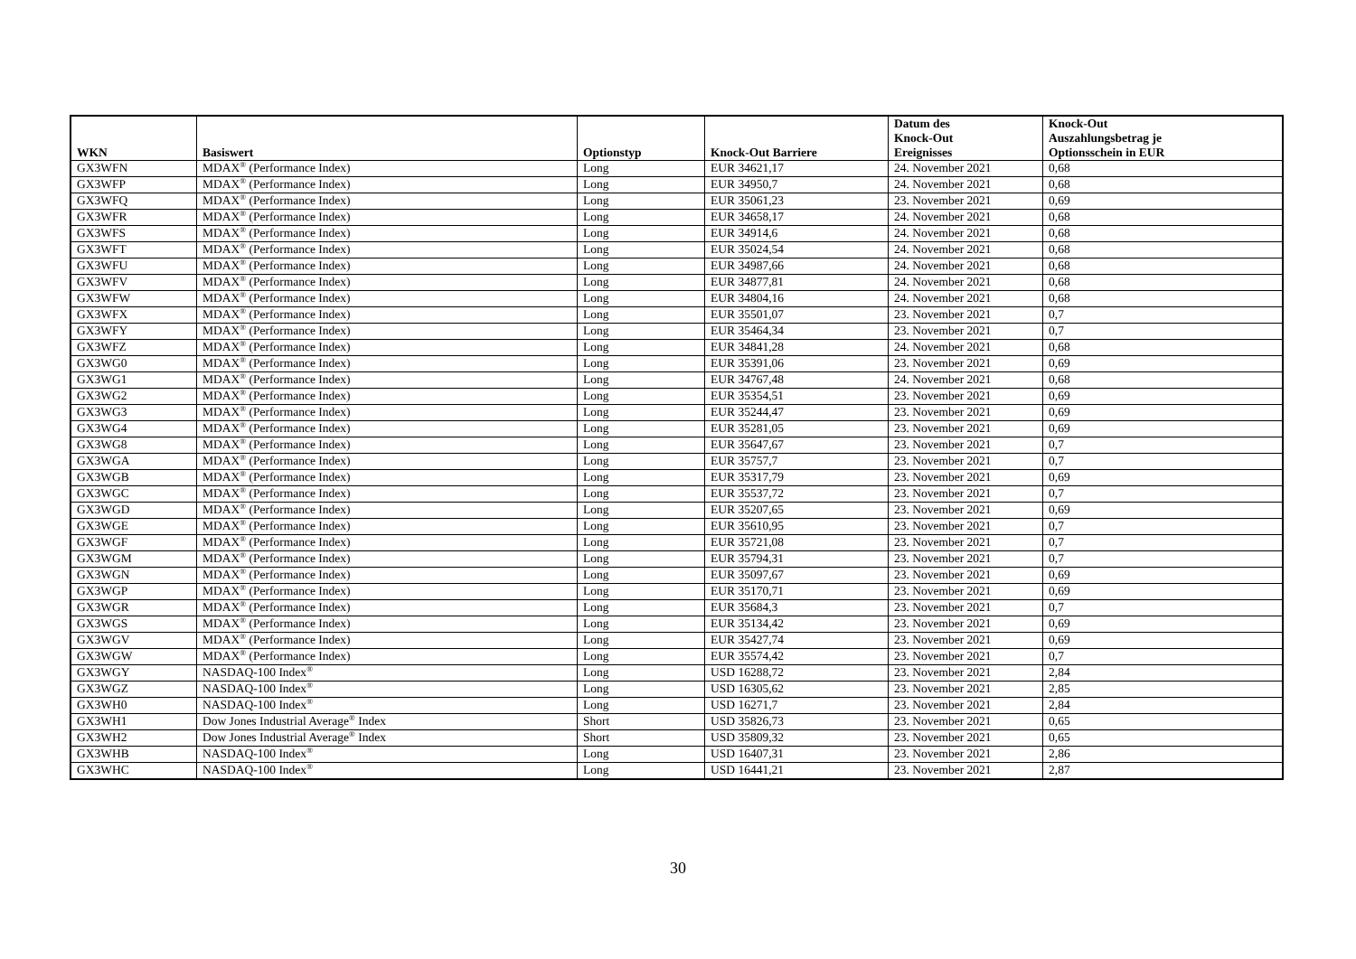| WKN | Basiswert | Optionstyp | Knock-Out Barriere | Datum des Knock-Out Ereignisses | Knock-Out Auszahlungsbetrag je Optionsschein in EUR |
| --- | --- | --- | --- | --- | --- |
| GX3WFN | MDAX<sup>®</sup> (Performance Index) | Long | EUR 34621,17 | 24. November 2021 | 0,68 |
| GX3WFP | MDAX<sup>®</sup> (Performance Index) | Long | EUR 34950,7 | 24. November 2021 | 0,68 |
| GX3WFQ | MDAX<sup>®</sup> (Performance Index) | Long | EUR 35061,23 | 23. November 2021 | 0,69 |
| GX3WFR | MDAX<sup>®</sup> (Performance Index) | Long | EUR 34658,17 | 24. November 2021 | 0,68 |
| GX3WFS | MDAX<sup>®</sup> (Performance Index) | Long | EUR 34914,6 | 24. November 2021 | 0,68 |
| GX3WFT | MDAX<sup>®</sup> (Performance Index) | Long | EUR 35024,54 | 24. November 2021 | 0,68 |
| GX3WFU | MDAX<sup>®</sup> (Performance Index) | Long | EUR 34987,66 | 24. November 2021 | 0,68 |
| GX3WFV | MDAX<sup>®</sup> (Performance Index) | Long | EUR 34877,81 | 24. November 2021 | 0,68 |
| GX3WFW | MDAX<sup>®</sup> (Performance Index) | Long | EUR 34804,16 | 24. November 2021 | 0,68 |
| GX3WFX | MDAX<sup>®</sup> (Performance Index) | Long | EUR 35501,07 | 23. November 2021 | 0,7 |
| GX3WFY | MDAX<sup>®</sup> (Performance Index) | Long | EUR 35464,34 | 23. November 2021 | 0,7 |
| GX3WFZ | MDAX<sup>®</sup> (Performance Index) | Long | EUR 34841,28 | 24. November 2021 | 0,68 |
| GX3WG0 | MDAX<sup>®</sup> (Performance Index) | Long | EUR 35391,06 | 23. November 2021 | 0,69 |
| GX3WG1 | MDAX<sup>®</sup> (Performance Index) | Long | EUR 34767,48 | 24. November 2021 | 0,68 |
| GX3WG2 | MDAX<sup>®</sup> (Performance Index) | Long | EUR 35354,51 | 23. November 2021 | 0,69 |
| GX3WG3 | MDAX<sup>®</sup> (Performance Index) | Long | EUR 35244,47 | 23. November 2021 | 0,69 |
| GX3WG4 | MDAX<sup>®</sup> (Performance Index) | Long | EUR 35281,05 | 23. November 2021 | 0,69 |
| GX3WG8 | MDAX<sup>®</sup> (Performance Index) | Long | EUR 35647,67 | 23. November 2021 | 0,7 |
| GX3WGA | MDAX<sup>®</sup> (Performance Index) | Long | EUR 35757,7 | 23. November 2021 | 0,7 |
| GX3WGB | MDAX<sup>®</sup> (Performance Index) | Long | EUR 35317,79 | 23. November 2021 | 0,69 |
| GX3WGC | MDAX<sup>®</sup> (Performance Index) | Long | EUR 35537,72 | 23. November 2021 | 0,7 |
| GX3WGD | MDAX<sup>®</sup> (Performance Index) | Long | EUR 35207,65 | 23. November 2021 | 0,69 |
| GX3WGE | MDAX<sup>®</sup> (Performance Index) | Long | EUR 35610,95 | 23. November 2021 | 0,7 |
| GX3WGF | MDAX<sup>®</sup> (Performance Index) | Long | EUR 35721,08 | 23. November 2021 | 0,7 |
| GX3WGM | MDAX<sup>®</sup> (Performance Index) | Long | EUR 35794,31 | 23. November 2021 | 0,7 |
| GX3WGN | MDAX<sup>®</sup> (Performance Index) | Long | EUR 35097,67 | 23. November 2021 | 0,69 |
| GX3WGP | MDAX<sup>®</sup> (Performance Index) | Long | EUR 35170,71 | 23. November 2021 | 0,69 |
| GX3WGR | MDAX<sup>®</sup> (Performance Index) | Long | EUR 35684,3 | 23. November 2021 | 0,7 |
| GX3WGS | MDAX<sup>®</sup> (Performance Index) | Long | EUR 35134,42 | 23. November 2021 | 0,69 |
| GX3WGV | MDAX<sup>®</sup> (Performance Index) | Long | EUR 35427,74 | 23. November 2021 | 0,69 |
| GX3WGW | MDAX<sup>®</sup> (Performance Index) | Long | EUR 35574,42 | 23. November 2021 | 0,7 |
| GX3WGY | NASDAQ-100 Index<sup>®</sup> | Long | USD 16288,72 | 23. November 2021 | 2,84 |
| GX3WGZ | NASDAQ-100 Index<sup>®</sup> | Long | USD 16305,62 | 23. November 2021 | 2,85 |
| GX3WH0 | NASDAQ-100 Index<sup>®</sup> | Long | USD 16271,7 | 23. November 2021 | 2,84 |
| GX3WH1 | Dow Jones Industrial Average<sup>®</sup> Index | Short | USD 35826,73 | 23. November 2021 | 0,65 |
| GX3WH2 | Dow Jones Industrial Average<sup>®</sup> Index | Short | USD 35809,32 | 23. November 2021 | 0,65 |
| GX3WHB | NASDAQ-100 Index<sup>®</sup> | Long | USD 16407,31 | 23. November 2021 | 2,86 |
| GX3WHC | NASDAQ-100 Index<sup>®</sup> | Long | USD 16441,21 | 23. November 2021 | 2,87 |
30